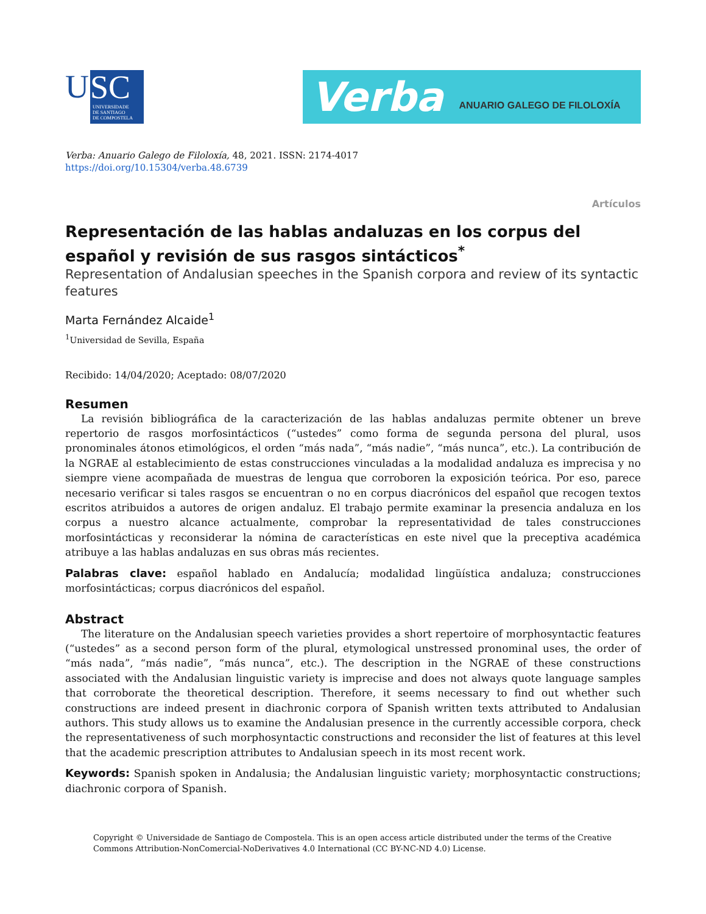U
SC
UNIVERSIDADE
DE SANTIAGO
DE COMPOSTELA
Verba ANUARIO GALEGO DE FILOLOXÍA
Verba: Anuario Galego de Filoloxía, 48, 2021. ISSN: 2174-4017
https://doi.org/10.15304/verba.48.6739
Artículos
Representación de las hablas andaluzas en los corpus del español y revisión de sus rasgos sintácticos<sup>*</sup>
Representation of Andalusian speeches in the Spanish corpora and review of its syntactic features
Marta Fernández Alcaide<sup>1</sup>
<sup>1</sup> Universidad de Sevilla, España
Recibido: 14/04/2020; Aceptado: 08/07/2020
Resumen
La revisión bibliográfica de la caracterización de las hablas andaluzas permite obtener un breve repertorio de rasgos morfosintácticos (“ustedes” como forma de segunda persona del plural, usos pronominales átonos etimológicos, el orden “más nada”, “más nadie”, “más nunca”, etc.). La contribución de la NGRAE al establecimiento de estas construcciones vinculadas a la modalidad andaluza es imprecisa y no siempre viene acompañada de muestras de lengua que corroboren la exposición teórica. Por eso, parece necesario verificar si tales rasgos se encuentran o no en corpus diacrónicos del español que recogen textos escritos atribuidos a autores de origen andaluz. El trabajo permite examinar la presencia andaluza en los corpus a nuestro alcance actualmente, comprobar la representatividad de tales construcciones morfosintácticas y reconsiderar la nómina de características en este nivel que la preceptiva académica atribuye a las hablas andaluzas en sus obras más recientes.
Palabras clave: español hablado en Andalucía; modalidad lingüística andaluza; construcciones morfosintácticas; corpus diacrónicos del español.
Abstract
The literature on the Andalusian speech varieties provides a short repertoire of morphosyntactic features (“ustedes” as a second person form of the plural, etymological unstressed pronominal uses, the order of “más nada”, “más nadie”, “más nunca”, etc.). The description in the NGRAE of these constructions associated with the Andalusian linguistic variety is imprecise and does not always quote language samples that corroborate the theoretical description. Therefore, it seems necessary to find out whether such constructions are indeed present in diachronic corpora of Spanish written texts attributed to Andalusian authors. This study allows us to examine the Andalusian presence in the currently accessible corpora, check the representativeness of such morphosyntactic constructions and reconsider the list of features at this level that the academic prescription attributes to Andalusian speech in its most recent work.
Keywords: Spanish spoken in Andalusia; the Andalusian linguistic variety; morphosyntactic constructions; diachronic corpora of Spanish.
Copyright © Universidade de Santiago de Compostela. This is an open access article distributed under the terms of the Creative Commons Attribution-NonComercial-NoDerivatives 4.0 International (CC BY-NC-ND 4.0) License.